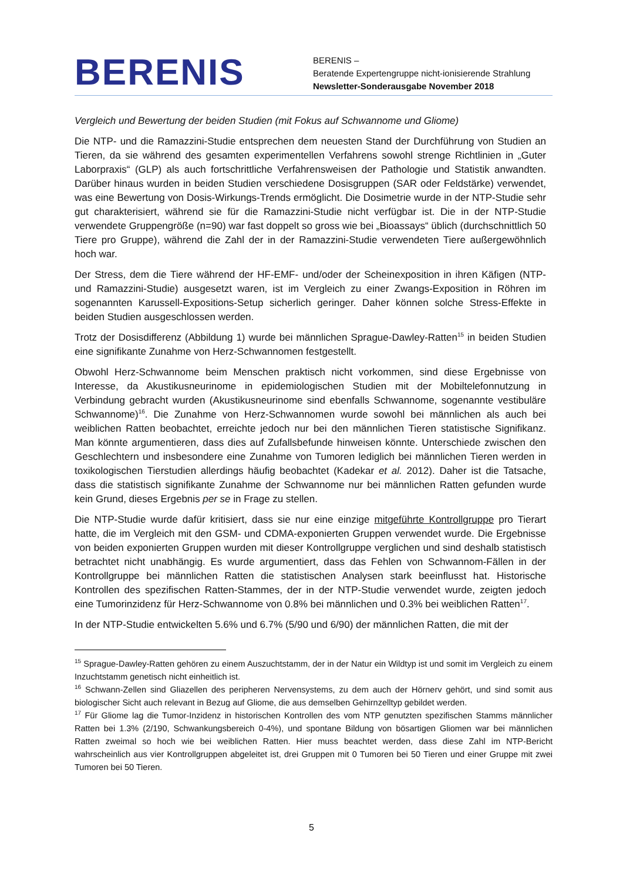BERENIS
BERENIS –
Beratende Expertengruppe nicht-ionisierende Strahlung
Newsletter-Sonderausgabe November 2018
Vergleich und Bewertung der beiden Studien (mit Fokus auf Schwannome und Gliome)
Die NTP- und die Ramazzini-Studie entsprechen dem neuesten Stand der Durchführung von Studien an Tieren, da sie während des gesamten experimentellen Verfahrens sowohl strenge Richtlinien in „Guter Laborpraxis“ (GLP) als auch fortschrittliche Verfahrensweisen der Pathologie und Statistik anwandten. Darüber hinaus wurden in beiden Studien verschiedene Dosisgruppen (SAR oder Feldstärke) verwendet, was eine Bewertung von Dosis-Wirkungs-Trends ermöglicht. Die Dosimetrie wurde in der NTP-Studie sehr gut charakterisiert, während sie für die Ramazzini-Studie nicht verfügbar ist. Die in der NTP-Studie verwendete Gruppengröße (n=90) war fast doppelt so gross wie bei „Bioassays“ üblich (durchschnittlich 50 Tiere pro Gruppe), während die Zahl der in der Ramazzini-Studie verwendeten Tiere außergewöhnlich hoch war.
Der Stress, dem die Tiere während der HF-EMF- und/oder der Scheinexposition in ihren Käfigen (NTP- und Ramazzini-Studie) ausgesetzt waren, ist im Vergleich zu einer Zwangs-Exposition in Röhren im sogenannten Karussell-Expositions-Setup sicherlich geringer. Daher können solche Stress-Effekte in beiden Studien ausgeschlossen werden.
Trotz der Dosisdifferenz (Abbildung 1) wurde bei männlichen Sprague-Dawley-Ratten<sup>15</sup> in beiden Studien eine signifikante Zunahme von Herz-Schwannomen festgestellt.
Obwohl Herz-Schwannome beim Menschen praktisch nicht vorkommen, sind diese Ergebnisse von Interesse, da Akustikusneurinome in epidemiologischen Studien mit der Mobiltelefonnutzung in Verbindung gebracht wurden (Akustikusneurinome sind ebenfalls Schwannome, sogenannte vestibuläre Schwannome)<sup>16</sup>. Die Zunahme von Herz-Schwannomen wurde sowohl bei männlichen als auch bei weiblichen Ratten beobachtet, erreichte jedoch nur bei den männlichen Tieren statistische Signifikanz. Man könnte argumentieren, dass dies auf Zufallsbefunde hinweisen könnte. Unterschiede zwischen den Geschlechtern und insbesondere eine Zunahme von Tumoren lediglich bei männlichen Tieren werden in toxikologischen Tierstudien allerdings häufig beobachtet (Kadekar et al. 2012). Daher ist die Tatsache, dass die statistisch signifikante Zunahme der Schwannome nur bei männlichen Ratten gefunden wurde kein Grund, dieses Ergebnis per se in Frage zu stellen.
Die NTP-Studie wurde dafür kritisiert, dass sie nur eine einzige mitgeführte Kontrollgruppe pro Tierart hatte, die im Vergleich mit den GSM- und CDMA-exponierten Gruppen verwendet wurde. Die Ergebnisse von beiden exponierten Gruppen wurden mit dieser Kontrollgruppe verglichen und sind deshalb statistisch betrachtet nicht unabhängig. Es wurde argumentiert, dass das Fehlen von Schwannom-Fällen in der Kontrollgruppe bei männlichen Ratten die statistischen Analysen stark beeinflusst hat. Historische Kontrollen des spezifischen Ratten-Stammes, der in der NTP-Studie verwendet wurde, zeigten jedoch eine Tumorinzidenz für Herz-Schwannome von 0.8% bei männlichen und 0.3% bei weiblichen Ratten<sup>17</sup>.
In der NTP-Studie entwickelten 5.6% und 6.7% (5/90 und 6/90) der männlichen Ratten, die mit der
<sup>15</sup> Sprague-Dawley-Ratten gehören zu einem Auszuchtstamm, der in der Natur ein Wildtyp ist und somit im Vergleich zu einem Inzuchtstamm genetisch nicht einheitlich ist.
<sup>16</sup> Schwann-Zellen sind Gliazellen des peripheren Nervensystems, zu dem auch der Hörnerv gehört, und sind somit aus biologischer Sicht auch relevant in Bezug auf Gliome, die aus demselben Gehirnzelltyp gebildet werden.
<sup>17</sup> Für Gliome lag die Tumor-Inzidenz in historischen Kontrollen des vom NTP genutzten spezifischen Stamms männlicher Ratten bei 1.3% (2/190, Schwankungsbereich 0-4%), und spontane Bildung von bösartigen Gliomen war bei männlichen Ratten zweimal so hoch wie bei weiblichen Ratten. Hier muss beachtet werden, dass diese Zahl im NTP-Bericht wahrscheinlich aus vier Kontrollgruppen abgeleitet ist, drei Gruppen mit 0 Tumoren bei 50 Tieren und einer Gruppe mit zwei Tumoren bei 50 Tieren.
5